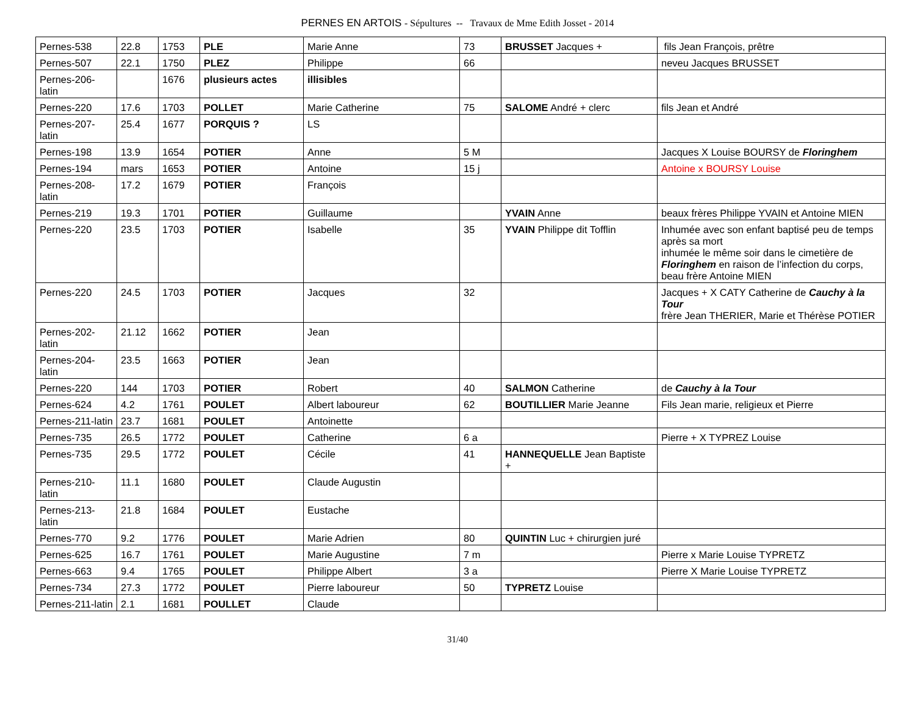PERNES EN ARTOIS - Sépultures -- Travaux de Mme Edith Josset - 2014
| Pernes-538 | 22.8 | 1753 | PLE | Marie Anne | 73 | BRUSSET Jacques + | fils Jean François, prêtre |
| Pernes-507 | 22.1 | 1750 | PLEZ | Philippe | 66 | | neveu Jacques BRUSSET |
| Pernes-206-latin | | 1676 | plusieurs actes | illisibles | | | |
| Pernes-220 | 17.6 | 1703 | POLLET | Marie Catherine | 75 | SALOME André + clerc | fils Jean et André |
| Pernes-207-latin | 25.4 | 1677 | PORQUIS ? | LS | | | |
| Pernes-198 | 13.9 | 1654 | POTIER | Anne | 5 M | | Jacques X Louise BOURSY de Floringhem |
| Pernes-194 | mars | 1653 | POTIER | Antoine | 15 j | | Antoine x BOURSY Louise |
| Pernes-208-latin | 17.2 | 1679 | POTIER | François | | | |
| Pernes-219 | 19.3 | 1701 | POTIER | Guillaume | | YVAIN Anne | beaux frères Philippe YVAIN et Antoine MIEN |
| Pernes-220 | 23.5 | 1703 | POTIER | Isabelle | 35 | YVAIN Philippe dit Tofflin | Inhumée avec son enfant baptisé peu de temps après sa mort inhumée le même soir dans le cimetière de Floringhem en raison de l’infection du corps, beau frère Antoine MIEN |
| Pernes-220 | 24.5 | 1703 | POTIER | Jacques | 32 | | Jacques + X CATY Catherine de Cauchy à la Tour frère Jean THERIER, Marie et Thérèse POTIER |
| Pernes-202-latin | 21.12 | 1662 | POTIER | Jean | | | |
| Pernes-204-latin | 23.5 | 1663 | POTIER | Jean | | | |
| Pernes-220 | 144 | 1703 | POTIER | Robert | 40 | SALMON Catherine | de Cauchy à la Tour |
| Pernes-624 | 4.2 | 1761 | POULET | Albert laboureur | 62 | BOUTILLIER Marie Jeanne | Fils Jean marie, religieux et Pierre |
| Pernes-211-latin | 23.7 | 1681 | POULET | Antoinette | | | |
| Pernes-735 | 26.5 | 1772 | POULET | Catherine | 6 a | | Pierre + X TYPREZ Louise |
| Pernes-735 | 29.5 | 1772 | POULET | Cécile | 41 | HANNEQUELLE Jean Baptiste + | |
| Pernes-210-latin | 11.1 | 1680 | POULET | Claude Augustin | | | |
| Pernes-213-latin | 21.8 | 1684 | POULET | Eustache | | | |
| Pernes-770 | 9.2 | 1776 | POULET | Marie Adrien | 80 | QUINTIN Luc + chirurgien juré | |
| Pernes-625 | 16.7 | 1761 | POULET | Marie Augustine | 7 m | | Pierre x Marie Louise TYPRETZ |
| Pernes-663 | 9.4 | 1765 | POULET | Philippe Albert | 3 a | | Pierre X Marie Louise TYPRETZ |
| Pernes-734 | 27.3 | 1772 | POULET | Pierre laboureur | 50 | TYPRETZ Louise | |
| Pernes-211-latin | 2.1 | 1681 | POULLET | Claude | | | |
31/40